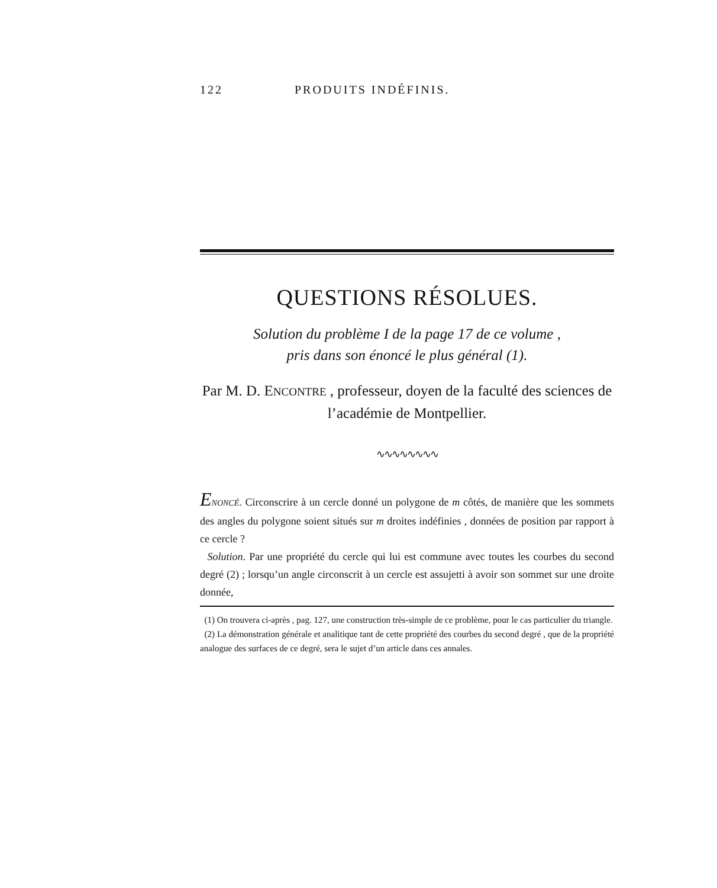122 PRODUITS INDÉFINIS.
QUESTIONS RÉSOLUES.
Solution du problème I de la page 17 de ce volume ,
pris dans son énoncé le plus général (1).
Par M. D. ENCONTRE , professeur, doyen de la faculté des sciences de l’académie de Montpellier.
∿∿∿∿∿∿∿∿
ENONCÉ. Circonscrire à un cercle donné un polygone de m côtés, de manière que les sommets des angles du polygone soient situés sur m droites indéfinies , données de position par rapport à ce cercle ?
Solution. Par une propriété du cercle qui lui est commune avec toutes les courbes du second degré (2) ; lorsqu’un angle circonscrit à un cercle est assujetti à avoir son sommet sur une droite donnée,
(1) On trouvera ci-après , pag. 127, une construction très-simple de ce problème, pour le cas particulier du triangle.
(2) La démonstration générale et analitique tant de cette propriété des courbes du second degré , que de la propriété analogue des surfaces de ce degré, sera le sujet d’un article dans ces annales.